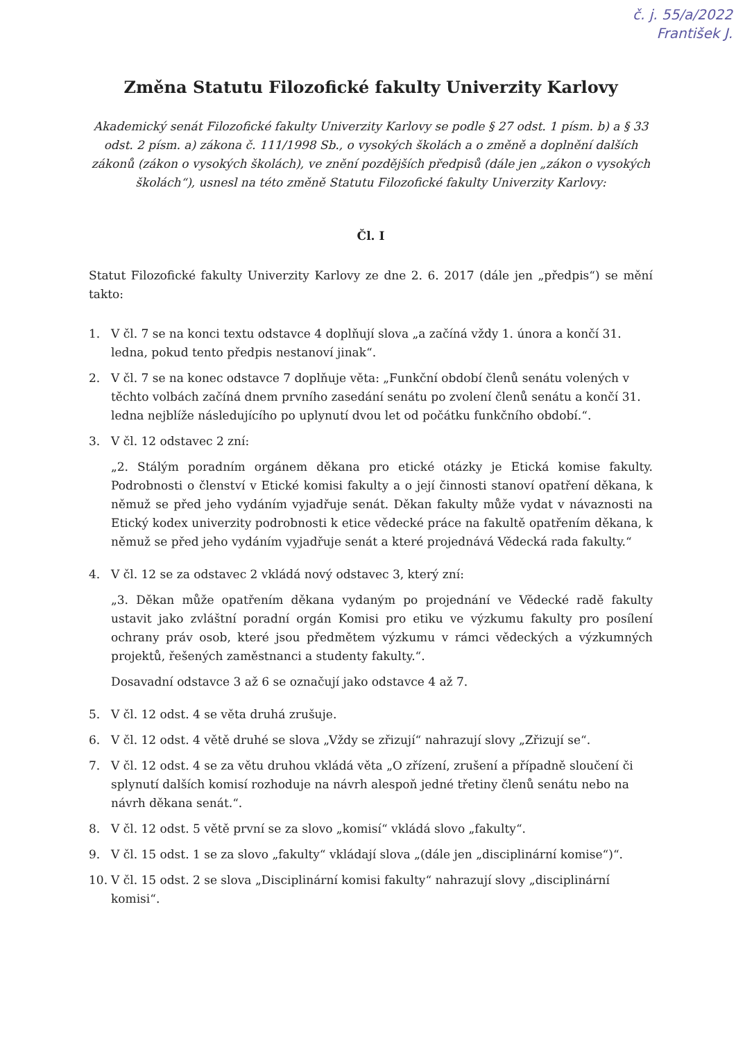č. j. 55/a/2022
František J.
Změna Statutu Filozofické fakulty Univerzity Karlovy
Akademický senát Filozofické fakulty Univerzity Karlovy se podle § 27 odst. 1 písm. b) a § 33 odst. 2 písm. a) zákona č. 111/1998 Sb., o vysokých školách a o změně a doplnění dalších zákonů (zákon o vysokých školách), ve znění pozdějších předpisů (dále jen „zákon o vysokých školách“), usnesl na této změně Statutu Filozofické fakulty Univerzity Karlovy:
Čl. I
Statut Filozofické fakulty Univerzity Karlovy ze dne 2. 6. 2017 (dále jen „předpis“) se mění takto:
1. V čl. 7 se na konci textu odstavce 4 doplňují slova „a začíná vždy 1. února a končí 31. ledna, pokud tento předpis nestanoví jinak“.
2. V čl. 7 se na konec odstavce 7 doplňuje věta: „Funkční období členů senátu volených v těchto volbách začíná dnem prvního zasedání senátu po zvolení členů senátu a končí 31. ledna nejblíže následujícího po uplynutí dvou let od počátku funkčního období.“.
3. V čl. 12 odstavec 2 zní:
„2. Stálým poradním orgánem děkana pro etické otázky je Etická komise fakulty. Podrobnosti o členství v Etické komisi fakulty a o její činnosti stanoví opatření děkana, k němuž se před jeho vydáním vyjadřuje senát. Děkan fakulty může vydat v návaznosti na Etický kodex univerzity podrobnosti k etice vědecké práce na fakultě opatřením děkana, k němuž se před jeho vydáním vyjadřuje senát a které projednává Vědecká rada fakulty.“
4. V čl. 12 se za odstavec 2 vkládá nový odstavec 3, který zní:
„3. Děkan může opatřením děkana vydaným po projednání ve Vědecké radě fakulty ustavit jako zvláštní poradní orgán Komisi pro etiku ve výzkumu fakulty pro posílení ochrany práv osob, které jsou předmětem výzkumu v rámci vědeckých a výzkumných projektů, řešených zaměstnanci a studenty fakulty.“.
Dosavadní odstavce 3 až 6 se označují jako odstavce 4 až 7.
5. V čl. 12 odst. 4 se věta druhá zrušuje.
6. V čl. 12 odst. 4 větě druhé se slova „Vždy se zřizují“ nahrazují slovy „Zřizují se“.
7. V čl. 12 odst. 4 se za větu druhou vkládá věta „O zřízení, zrušení a případně sloučení či splynutí dalších komisí rozhoduje na návrh alespoň jedné třetiny členů senátu nebo na návrh děkana senát.“.
8. V čl. 12 odst. 5 větě první se za slovo „komisí“ vkládá slovo „fakulty“.
9. V čl. 15 odst. 1 se za slovo „fakulty“ vkládají slova „(dále jen „disciplinární komise“)“.
10. V čl. 15 odst. 2 se slova „Disciplinární komisi fakulty“ nahrazují slovy „disciplinární komisi“.